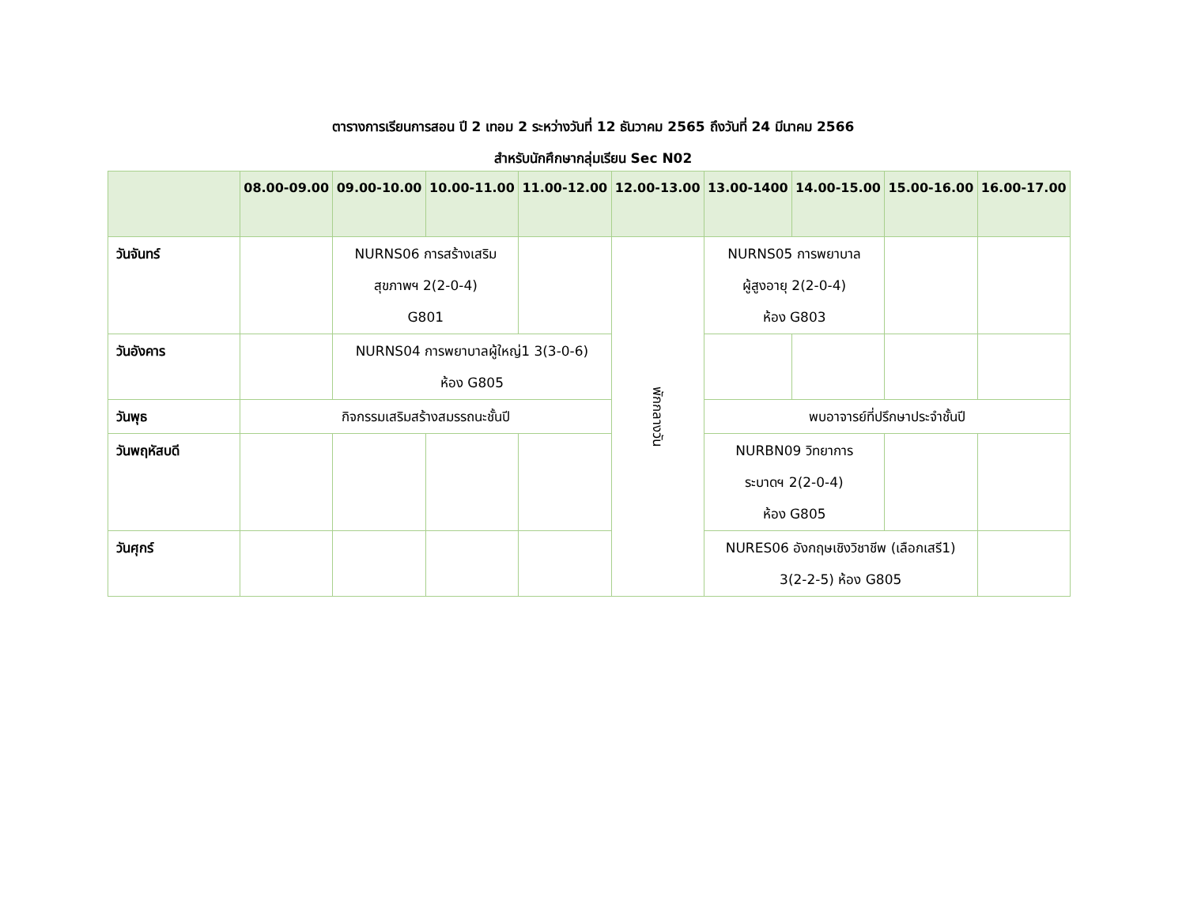ตารางการเรียนการสอน ปี 2 เทอม 2 ระหว่างวันที่ 12 ธันวาคม 2565 ถึงวันที่ 24 มีนาคม 2566
สำหรับนักศึกษากลุ่มเรียน Sec N02
| | 08.00-09.00 | 09.00-10.00 | 10.00-11.00 | 11.00-12.00 | 12.00-13.00 | 13.00-1400 | 14.00-15.00 | 15.00-16.00 | 16.00-17.00 |
| --- | --- | --- | --- | --- | --- | --- | --- | --- | --- |
| วันจันทร์ | | NURNS06 การสร้างเสริม สุขภาพฯ 2(2-0-4) G801 | | | พักกลางวัน | NURNS05 การพยาบาล ผู้สูงอายุ 2(2-0-4) ห้อง G803 | | | |
| วันอังคาร | | NURNS04 การพยาบาลผู้ใหญ่1 3(3-0-6) ห้อง G805 | | | | | | | |
| วันพุธ | กิจกรรมเสริมสร้างสมรรถนะชั้นปี | | | | | พบอาจารย์ที่ปรึกษาประจำชั้นปี | | | |
| วันพฤหัสบดี | | | | | | NURBN09 วิทยาการ ระบาดฯ 2(2-0-4) ห้อง G805 | | | |
| วันศุกร์ | | | | | | NURES06 อังกฤษเชิงวิชาชีพ (เลือกเสรี1) 3(2-2-5) ห้อง G805 | | | |